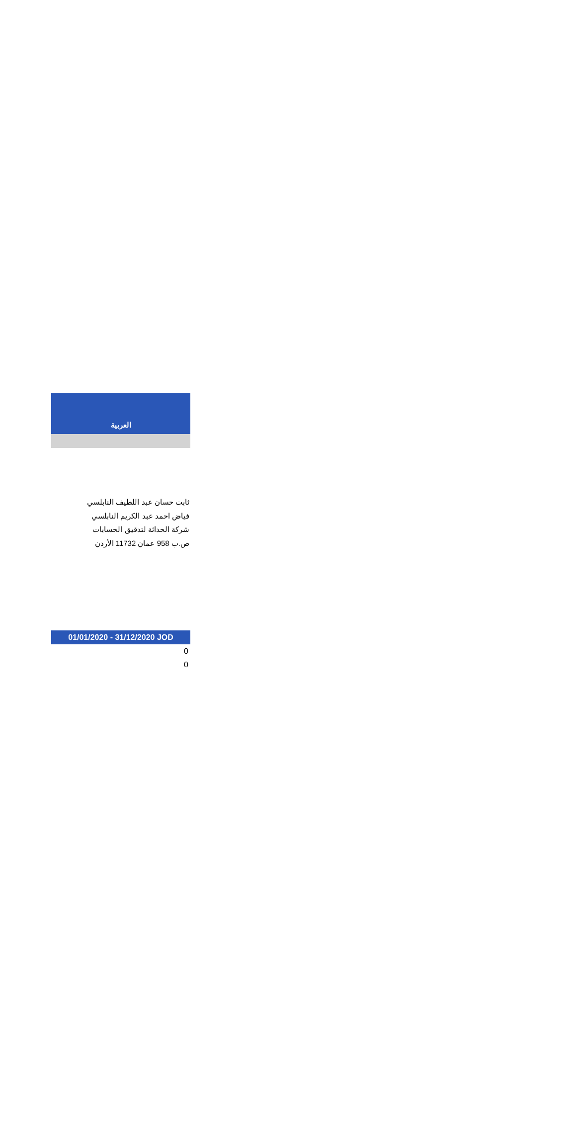العربية
ثابت حسان عبد اللطيف النابلسي
فياض احمد عبد الكريم النابلسي
شركة الحداثة لتدقيق الحسابات
ص.ب 958 عمان 11732 الأردن
01/01/2020 - 31/12/2020 JOD
| 0 |
| 0 |